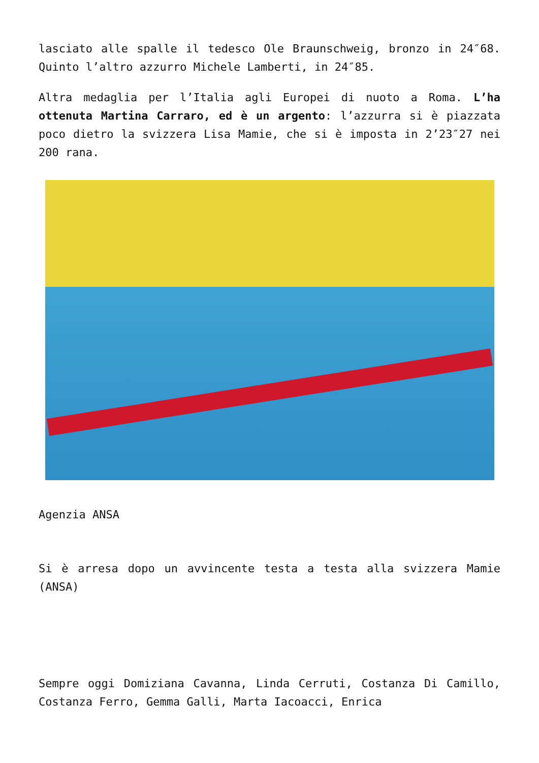lasciato alle spalle il tedesco Ole Braunschweig, bronzo in 24″68. Quinto l’altro azzurro Michele Lamberti, in 24″85.
Altra medaglia per l’Italia agli Europei di nuoto a Roma. L’ha ottenuta Martina Carraro, ed è un argento: l’azzurra si è piazzata poco dietro la svizzera Lisa Mamie, che si è imposta in 2’23″27 nei 200 rana.
Agenzia ANSA
Si è arresa dopo un avvincente testa a testa alla svizzera Mamie (ANSA)
Sempre oggi Domiziana Cavanna, Linda Cerruti, Costanza Di Camillo, Costanza Ferro, Gemma Galli, Marta Iacoacci, Enrica